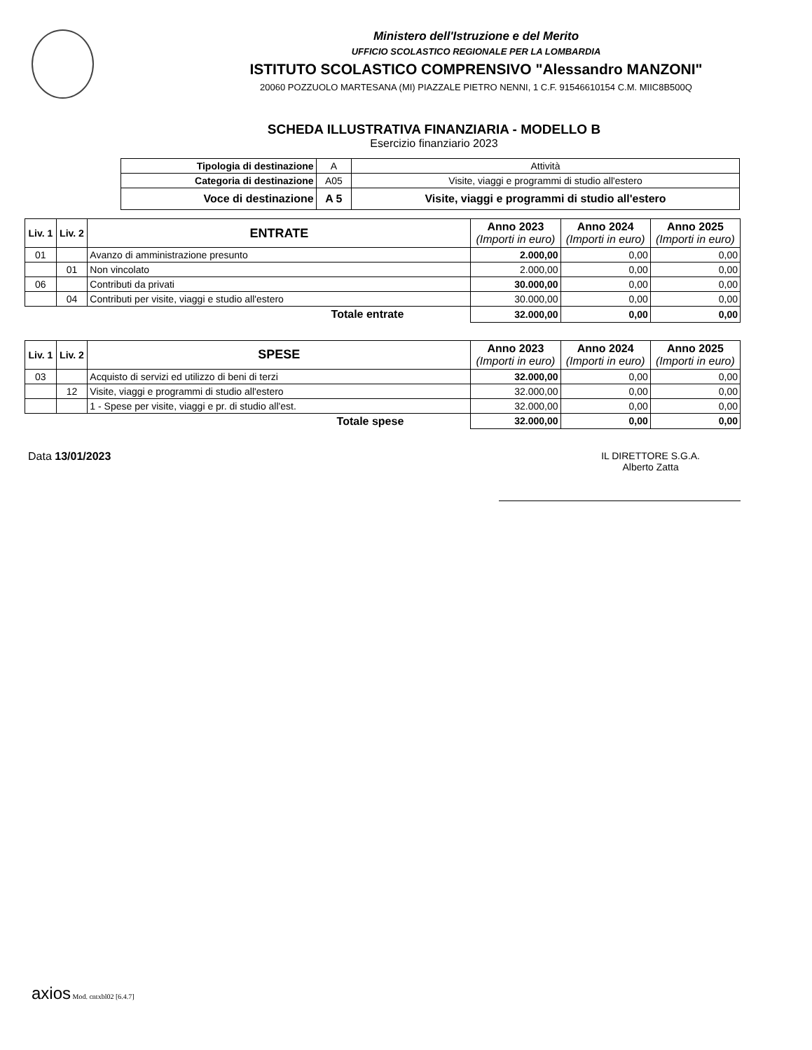Ministero dell'Istruzione e del Merito
UFFICIO SCOLASTICO REGIONALE PER LA LOMBARDIA
ISTITUTO SCOLASTICO COMPRENSIVO "Alessandro MANZONI"
20060 POZZUOLO MARTESANA (MI) PIAZZALE PIETRO NENNI, 1 C.F. 91546610154 C.M. MIIC8B500Q
SCHEDA ILLUSTRATIVA FINANZIARIA - MODELLO B
Esercizio finanziario 2023
| Tipologia di destinazione | A | Attività |
| Categoria di destinazione | A05 | Visite, viaggi e programmi di studio all'estero |
| Voce di destinazione | A 5 | Visite, viaggi e programmi di studio all'estero |
| Liv. 1 | Liv. 2 | ENTRATE | Anno 2023 (Importi in euro) | Anno 2024 (Importi in euro) | Anno 2025 (Importi in euro) |
| --- | --- | --- | --- | --- | --- |
| 01 | | Avanzo di amministrazione presunto | 2.000,00 | 0,00 | 0,00 |
| | 01 | Non vincolato | 2.000,00 | 0,00 | 0,00 |
| 06 | | Contributi da privati | 30.000,00 | 0,00 | 0,00 |
| | 04 | Contributi per visite, viaggi e studio all'estero | 30.000,00 | 0,00 | 0,00 |
| Totale entrate | | | 32.000,00 | 0,00 | 0,00 |
| Liv. 1 | Liv. 2 | SPESE | Anno 2023 (Importi in euro) | Anno 2024 (Importi in euro) | Anno 2025 (Importi in euro) |
| --- | --- | --- | --- | --- | --- |
| 03 | | Acquisto di servizi ed utilizzo di beni di terzi | 32.000,00 | 0,00 | 0,00 |
| | 12 | Visite, viaggi e programmi di studio all'estero | 32.000,00 | 0,00 | 0,00 |
| | | 1 - Spese per visite, viaggi e pr. di studio all'est. | 32.000,00 | 0,00 | 0,00 |
| Totale spese | | | 32.000,00 | 0,00 | 0,00 |
Data 13/01/2023 IL DIRETTORE S.G.A.
Alberto Zatta
axios Mod. cntxbl02 [6.4.7]